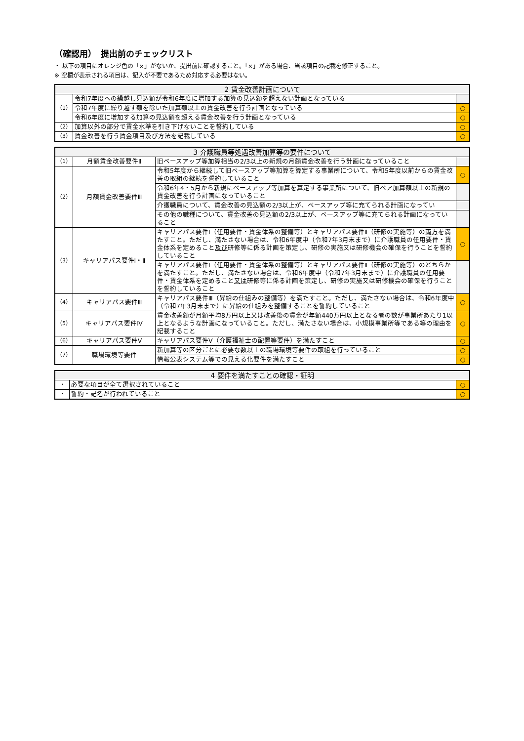（確認用）　提出前のチェックリスト
・ 以下の項目にオレンジ色の「×」がないか、提出前に確認すること。「×」がある場合、当該項目の記載を修正すること。
※ 空欄が表示される項目は、記入が不要であるため対応する必要はない。
| 2 賃金改善計画について | | |
| --- | --- | --- |
| （1） | 令和7年度への繰越し見込額が令和6年度に増加する加算の見込額を超えない計画となっている | |
| | 令和7年度に繰り越す額を除いた加算額以上の賃金改善を行う計画となっている | ○ |
| | 令和6年度に増加する加算の見込額を超える賃金改善を行う計画となっている | ○ |
| （2） | 加算以外の部分で賃金水準を引き下げないことを誓約している | ○ |
| （3） | 賃金改善を行う賃金項目及び方法を記載している | ○ |
| 3 介護職員等処遇改善加算等の要件について | | | |
| --- | --- | --- | --- |
| （1） | 月額賃金改善要件Ⅱ | 旧ベースアップ等加算相当の2/3以上の新規の月額賃金改善を行う計画になっていること | |
| （2） | 月額賃金改善要件Ⅲ | 令和5年度から継続して旧ベースアップ等加算を算定する事業所について、令和5年度以前からの賃金改善の取組の継続を誓約していること | ○ |
| | | 令和6年4・5月から新規にベースアップ等加算を算定する事業所について、旧ベア加算額以上の新規の賃金改善を行う計画になっていること | |
| | | 介護職員について、賃金改善の見込額の2/3以上が、ベースアップ等に充てられる計画になってい | |
| | | その他の職種について、賃金改善の見込額の2/3以上が、ベースアップ等に充てられる計画になっていること | |
| （3） | キャリアパス要件Ⅰ・Ⅱ | キャリアパス要件Ⅰ（任用要件・賃金体系の整備等）とキャリアパス要件Ⅱ（研修の実施等）の 両方 を満たすこと。ただし、満たさない場合は、令和6年度中（令和7年3月末まで）に介護職員の任用要件・賃金体系を定めること 及び 研修等に係る計画を策定し、研修の実施又は研修機会の確保を行うことを誓約していること | ○ |
| | | キャリアパス要件Ⅰ（任用要件・賃金体系の整備等）とキャリアパス要件Ⅱ（研修の実施等）の どちらか を満たすこと。ただし、満たさない場合は、令和6年度中（令和7年3月末まで）に介護職員の任用要件・賃金体系を定めること 又は 研修等に係る計画を策定し、研修の実施又は研修機会の確保を行うことを誓約していること | |
| （4） | キャリアパス要件Ⅲ | キャリアパス要件Ⅲ（昇給の仕組みの整備等）を満たすこと。ただし、満たさない場合は、令和6年度中（令和7年3月末まで）に昇給の仕組みを整備することを誓約していること | ○ |
| （5） | キャリアパス要件Ⅳ | 賃金改善額が月額平均8万円以上又は改善後の賃金が年額440万円以上となる者の数が事業所あたり1以上となるような計画になっていること。ただし、満たさない場合は、小規模事業所等である等の理由を記載すること | ○ |
| （6） | キャリアパス要件Ⅴ | キャリアパス要件Ⅴ（介護福祉士の配置等要件）を満たすこと | ○ |
| （7） | 職場環境等要件 | 新加算等の区分ごとに必要な数以上の職場環境等要件の取組を行っていること | ○ |
| | | 情報公表システム等での見える化要件を満たすこと | ○ |
| 4 要件を満たすことの確認・証明 | | |
| --- | --- | --- |
| ・ | 必要な項目が全て選択されていること | ○ |
| ・ | 誓約・記名が行われていること | ○ |